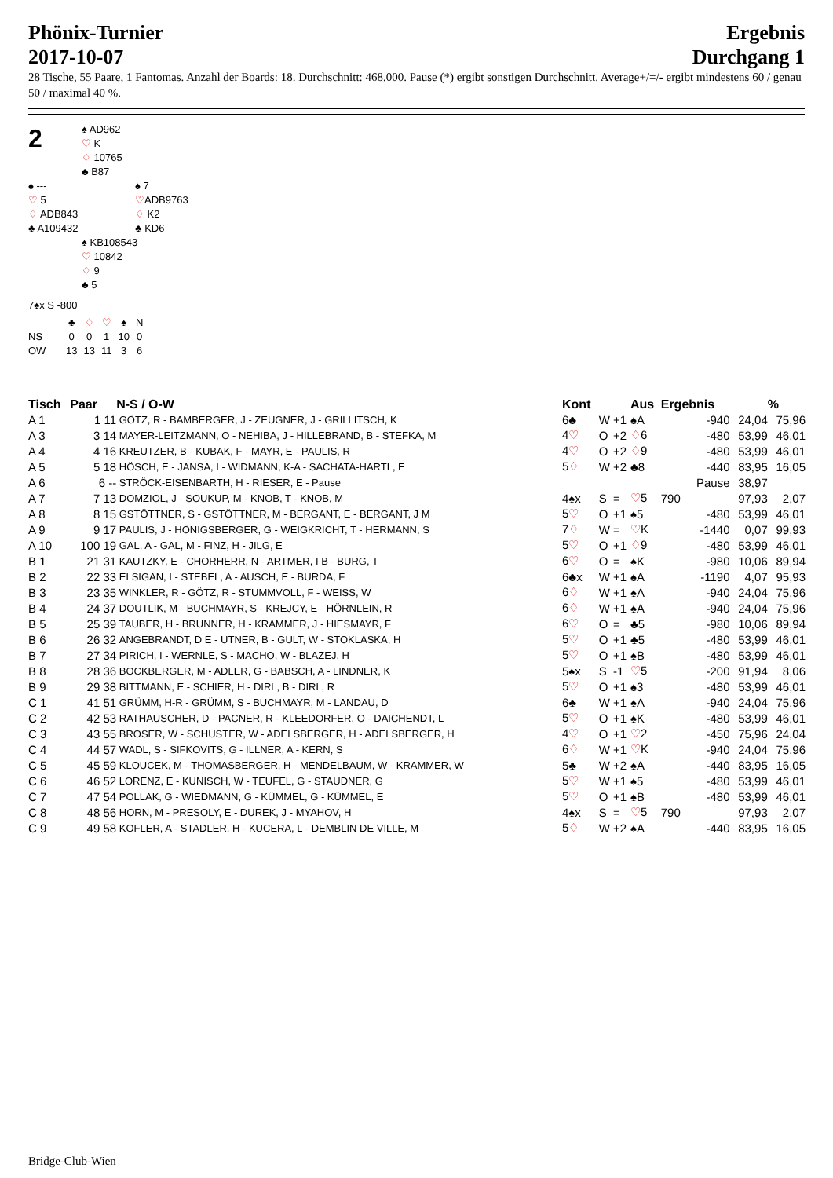Phönix-Turnier
2017-10-07
Ergebnis
Durchgang 1
28 Tische, 55 Paare, 1 Fantomas. Anzahl der Boards: 18. Durchschnitt: 468,000. Pause (*) ergibt sonstigen Durchschnitt. Average+/=/- ergibt mindestens 60 / genau 50 / maximal 40 %.
2
♠ AD962
♡ K
♢ 10765
♣ B87
♠ ---
♡ 5
♢ ADB843
♣ A109432
♠ 7
♡ADB9763
♢ K2
♣ KD6
♠ KB108543
♡ 10842
♢ 9
♣ 5
7♠x S -800
| | ♣ | ♢ | ♡ | ♠ | N |
| NS | 0 | 0 | 1 | 10 | 0 |
| OW | 13 | 13 | 11 | 3 | 6 |
| Tisch | Paar | N-S / O-W | Kont | | | Aus | Ergebnis | | % |
| --- | --- | --- | --- | --- | --- | --- | --- | --- | --- |
| A 1 | 1 11 | GÖTZ, R - BAMBERGER, J - ZEUGNER, J - GRILLITSCH, K | 6♣ | W | +1 | ♠A | -940 | 24,04 | 75,96 |
| A 3 | 3 14 | MAYER-LEITZMANN, O - NEHIBA, J - HILLEBRAND, B - STEFKA, M | 4 ♡ | O | +2 | ♢ 6 | -480 | 53,99 | 46,01 |
| A 4 | 4 16 | KREUTZER, B - KUBAK, F - MAYR, E - PAULIS, R | 4 ♡ | O | +2 | ♢ 9 | -480 | 53,99 | 46,01 |
| A 5 | 5 18 | HÖSCH, E - JANSA, I - WIDMANN, K-A - SACHATA-HARTL, E | 5 ♢ | W | +2 | ♣8 | -440 | 83,95 | 16,05 |
| A 6 | 6 -- | STRÖCK-EISENBARTH, H - RIESER, E - Pause | | | | | Pause | 38,97 | |
| A 7 | 7 13 | DOMZIOL, J - SOUKUP, M - KNOB, T - KNOB, M | 4♠x | S | = | ♡ 5 | 790 | 97,93 | 2,07 |
| A 8 | 8 15 | GSTÖTTNER, S - GSTÖTTNER, M - BERGANT, E - BERGANT, J M | 5 ♡ | O | +1 | ♠5 | -480 | 53,99 | 46,01 |
| A 9 | 9 17 | PAULIS, J - HÖNIGSBERGER, G - WEIGKRICHT, T - HERMANN, S | 7 ♢ | W | = | ♡ K | -1440 | 0,07 | 99,93 |
| A 10 | 100 19 | GAL, A - GAL, M - FINZ, H - JILG, E | 5 ♡ | O | +1 | ♢ 9 | -480 | 53,99 | 46,01 |
| B 1 | 21 31 | KAUTZKY, E - CHORHERR, N - ARTMER, I B - BURG, T | 6 ♡ | O | = | ♠K | -980 | 10,06 | 89,94 |
| B 2 | 22 33 | ELSIGAN, I - STEBEL, A - AUSCH, E - BURDA, F | 6♣x | W | +1 | ♠A | -1190 | 4,07 | 95,93 |
| B 3 | 23 35 | WINKLER, R - GÖTZ, R - STUMMVOLL, F - WEISS, W | 6 ♢ | W | +1 | ♠A | -940 | 24,04 | 75,96 |
| B 4 | 24 37 | DOUTLIK, M - BUCHMAYR, S - KREJCY, E - HÖRNLEIN, R | 6 ♢ | W | +1 | ♠A | -940 | 24,04 | 75,96 |
| B 5 | 25 39 | TAUBER, H - BRUNNER, H - KRAMMER, J - HIESMAYR, F | 6 ♡ | O | = | ♣5 | -980 | 10,06 | 89,94 |
| B 6 | 26 32 | ANGEBRANDT, D E - UTNER, B - GULT, W - STOKLASKA, H | 5 ♡ | O | +1 | ♣5 | -480 | 53,99 | 46,01 |
| B 7 | 27 34 | PIRICH, I - WERNLE, S - MACHO, W - BLAZEJ, H | 5 ♡ | O | +1 | ♠B | -480 | 53,99 | 46,01 |
| B 8 | 28 36 | BOCKBERGER, M - ADLER, G - BABSCH, A - LINDNER, K | 5♠x | S | -1 | ♡ 5 | -200 | 91,94 | 8,06 |
| B 9 | 29 38 | BITTMANN, E - SCHIER, H - DIRL, B - DIRL, R | 5 ♡ | O | +1 | ♠3 | -480 | 53,99 | 46,01 |
| C 1 | 41 51 | GRÜMM, H-R - GRÜMM, S - BUCHMAYR, M - LANDAU, D | 6♣ | W | +1 | ♠A | -940 | 24,04 | 75,96 |
| C 2 | 42 53 | RATHAUSCHER, D - PACNER, R - KLEEDORFER, O - DAICHENDT, L | 5 ♡ | O | +1 | ♠K | -480 | 53,99 | 46,01 |
| C 3 | 43 55 | BROSER, W - SCHUSTER, W - ADELSBERGER, H - ADELSBERGER, H | 4 ♡ | O | +1 | ♡ 2 | -450 | 75,96 | 24,04 |
| C 4 | 44 57 | WADL, S - SIFKOVITS, G - ILLNER, A - KERN, S | 6 ♢ | W | +1 | ♡ K | -940 | 24,04 | 75,96 |
| C 5 | 45 59 | KLOUCEK, M - THOMASBERGER, H - MENDELBAUM, W - KRAMMER, W | 5♣ | W | +2 | ♠A | -440 | 83,95 | 16,05 |
| C 6 | 46 52 | LORENZ, E - KUNISCH, W - TEUFEL, G - STAUDNER, G | 5 ♡ | W | +1 | ♠5 | -480 | 53,99 | 46,01 |
| C 7 | 47 54 | POLLAK, G - WIEDMANN, G - KÜMMEL, G - KÜMMEL, E | 5 ♡ | O | +1 | ♠B | -480 | 53,99 | 46,01 |
| C 8 | 48 56 | HORN, M - PRESOLY, E - DUREK, J - MYAHOV, H | 4♠x | S | = | ♡ 5 | 790 | 97,93 | 2,07 |
| C 9 | 49 58 | KOFLER, A - STADLER, H - KUCERA, L - DEMBLIN DE VILLE, M | 5 ♢ | W | +2 | ♠A | -440 | 83,95 | 16,05 |
Bridge-Club-Wien